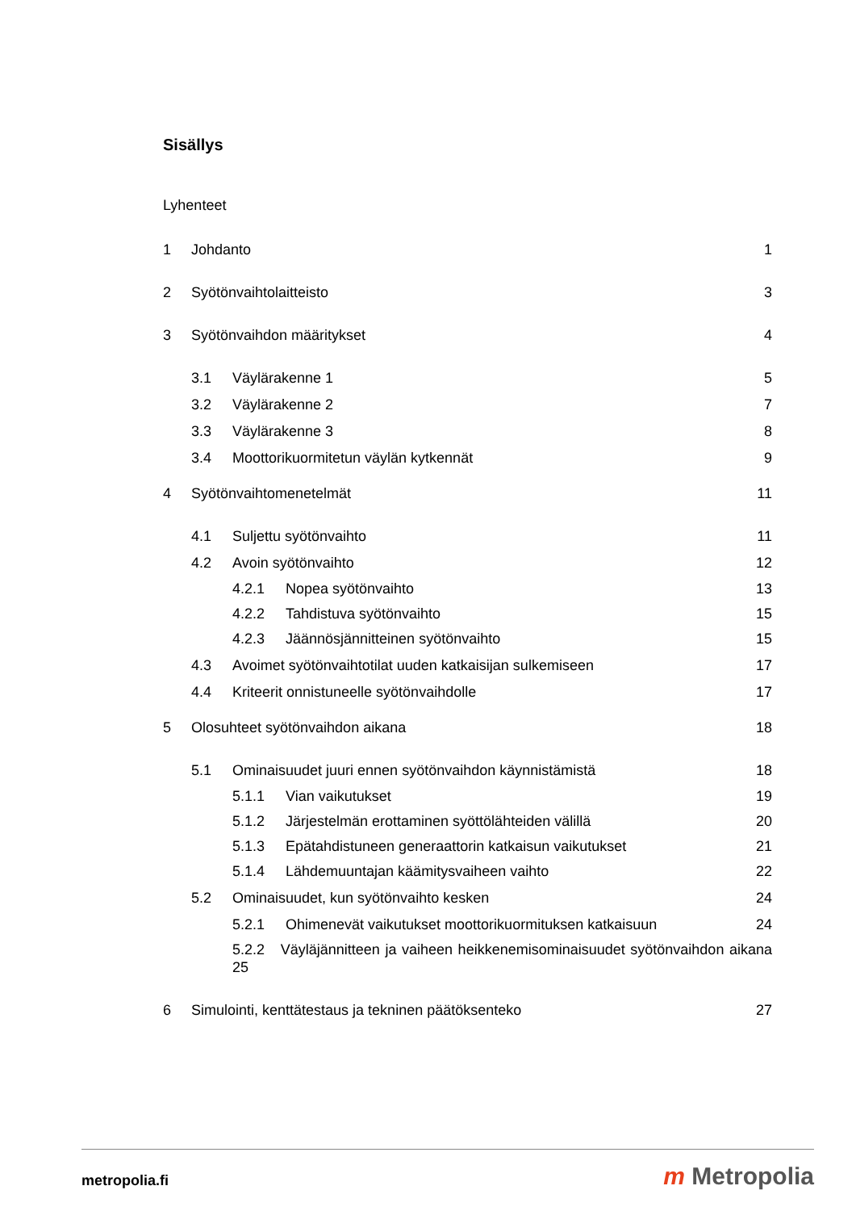Sisällys
Lyhenteet
1 Johdanto 1
2 Syötönvaihtolaitteisto 3
3 Syötönvaihdon määritykset 4
3.1 Väylärakenne 1 5
3.2 Väylärakenne 2 7
3.3 Väylärakenne 3 8
3.4 Moottorikuormitetun väylän kytkennät 9
4 Syötönvaihtomenetelmät 11
4.1 Suljettu syötönvaihto 11
4.2 Avoin syötönvaihto 12
4.2.1 Nopea syötönvaihto 13
4.2.2 Tahdistuva syötönvaihto 15
4.2.3 Jäännösjännitteinen syötönvaihto 15
4.3 Avoimet syötönvaihtotilat uuden katkaisijan sulkemiseen 17
4.4 Kriteerit onnistuneelle syötönvaihdolle 17
5 Olosuhteet syötönvaihdon aikana 18
5.1 Ominaisuudet juuri ennen syötönvaihdon käynnistämistä 18
5.1.1 Vian vaikutukset 19
5.1.2 Järjestelmän erottaminen syöttölähteiden välillä 20
5.1.3 Epätahdistuneen generaattorin katkaisun vaikutukset 21
5.1.4 Lähdemuuntajan käämitysvaiheen vaihto 22
5.2 Ominaisuudet, kun syötönvaihto kesken 24
5.2.1 Ohimenevät vaikutukset moottorikuormituksen katkaisuun 24
5.2.2 Väyläjännitteen ja vaiheen heikkenemisominaisuudet syötönvaihdon aikana 25
6 Simulointi, kenttätestaus ja tekninen päätöksenteko 27
metropolia.fi m Metropolia